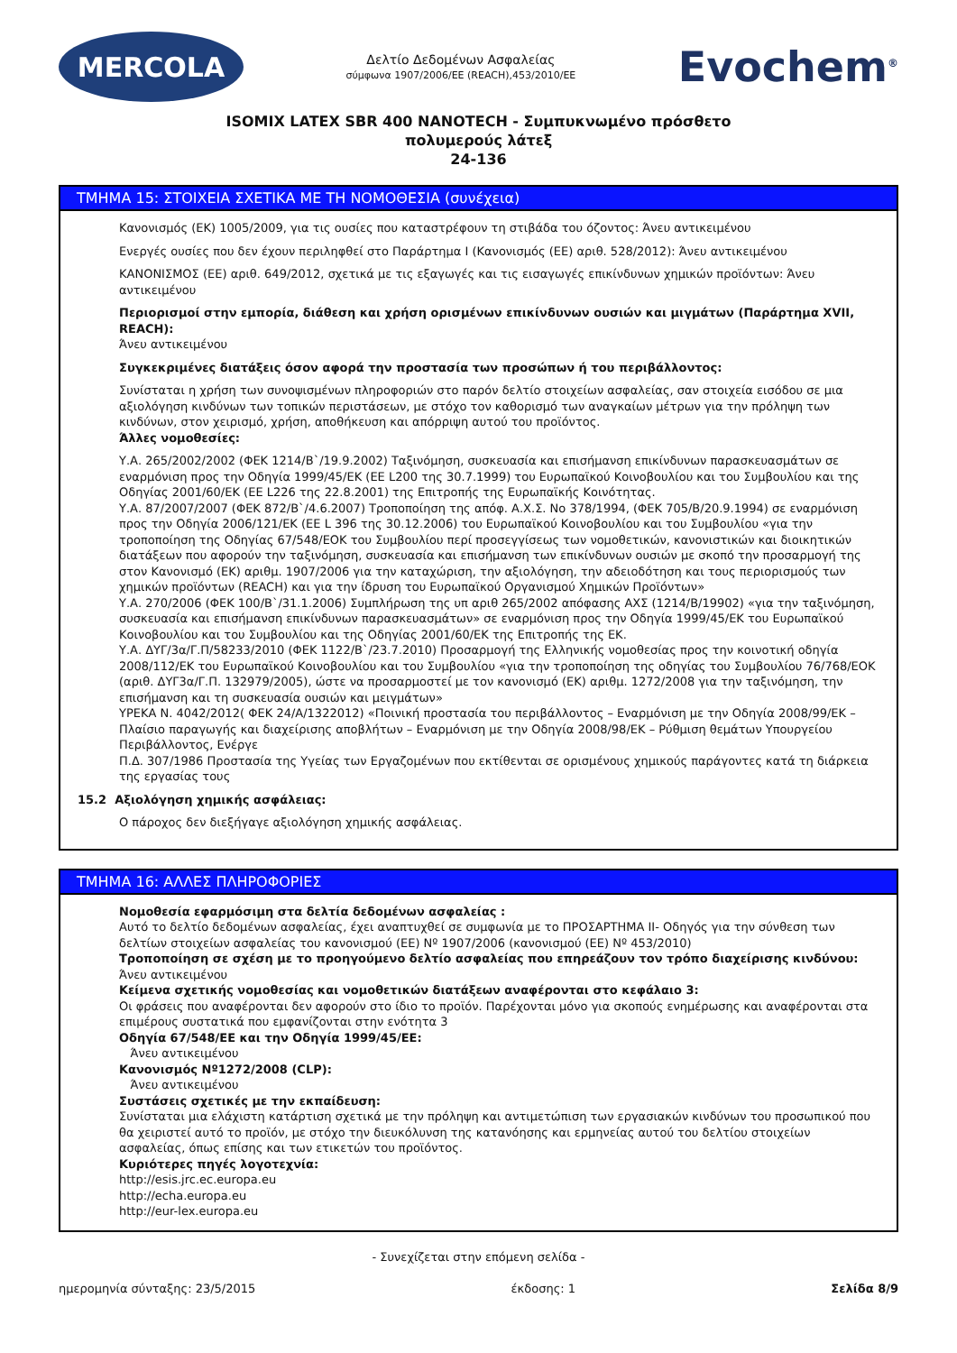MERCOLA
Δελτίο Δεδομένων Ασφαλείας
σύμφωνα 1907/2006/ΕΕ (REACH),453/2010/ΕΕ
Evochem<sup>®</sup>
ISOMIX LATEX SBR 400 NANOTECH - Συμπυκνωμένο πρόσθετο
πολυμερούς λάτεξ
24-136
ΤΜΗΜΑ 15: ΣΤΟΙΧΕΙΑ ΣΧΕΤΙΚΑ ΜΕ ΤΗ ΝΟΜΟΘΕΣΙΑ (συνέχεια)
Κανονισμός (ΕΚ) 1005/2009, για τις ουσίες που καταστρέφουν τη στιβάδα του όζοντος: Άνευ αντικειμένου
Ενεργές ουσίες που δεν έχουν περιληφθεί στο Παράρτημα I (Κανονισμός (ΕΕ) αριθ. 528/2012): Άνευ αντικειμένου
ΚΑΝΟΝΙΣΜΟΣ (ΕΕ) αριθ. 649/2012, σχετικά με τις εξαγωγές και τις εισαγωγές επικίνδυνων χημικών προϊόντων: Άνευ αντικειμένου
Περιορισμοί στην εμπορία, διάθεση και χρήση ορισμένων επικίνδυνων ουσιών και μιγμάτων (Παράρτημα XVII, REACH):
Άνευ αντικειμένου
Συγκεκριμένες διατάξεις όσον αφορά την προστασία των προσώπων ή του περιβάλλοντος:
Συνίσταται η χρήση των συνοψισμένων πληροφοριών στο παρόν δελτίο στοιχείων ασφαλείας, σαν στοιχεία εισόδου σε μια αξιολόγηση κινδύνων των τοπικών περιστάσεων, με στόχο τον καθορισμό των αναγκαίων μέτρων για την πρόληψη των κινδύνων, στον χειρισμό, χρήση, αποθήκευση και απόρριψη αυτού του προϊόντος.
Άλλες νομοθεσίες:
Υ.Α. 265/2002/2002 (ΦΕΚ 1214/Β`/19.9.2002) Ταξινόμηση, συσκευασία και επισήμανση επικίνδυνων παρασκευασμάτων σε εναρμόνιση προς την Οδηγία 1999/45/ΕΚ (ΕΕ L200 της 30.7.1999) του Ευρωπαϊκού Κοινοβουλίου και του Συμβουλίου και της Οδηγίας 2001/60/ΕΚ (ΕΕ L226 της 22.8.2001) της Επιτροπής της Ευρωπαϊκής Κοινότητας.
Υ.Α. 87/2007/2007 (ΦΕΚ 872/Β`/4.6.2007) Τροποποίηση της απόφ. Α.Χ.Σ. Νο 378/1994, (ΦΕΚ 705/Β/20.9.1994) σε εναρμόνιση προς την Οδηγία 2006/121/ΕΚ (ΕΕ L 396 της 30.12.2006) του Ευρωπαϊκού Κοινοβουλίου και του Συμβουλίου «για την τροποποίηση της Οδηγίας 67/548/ΕΟΚ του Συμβουλίου περί προσεγγίσεως των νομοθετικών, κανονιστικών και διοικητικών διατάξεων που αφορούν την ταξινόμηση, συσκευασία και επισήμανση των επικίνδυνων ουσιών με σκοπό την προσαρμογή της στον Κανονισμό (ΕΚ) αριθμ. 1907/2006 για την καταχώριση, την αξιολόγηση, την αδειοδότηση και τους περιορισμούς των χημικών προϊόντων (REACH) και για την ίδρυση του Ευρωπαϊκού Οργανισμού Χημικών Προϊόντων»
Υ.Α. 270/2006 (ΦΕΚ 100/Β`/31.1.2006) Συμπλήρωση της υπ αριθ 265/2002 απόφασης ΑΧΣ (1214/Β/19902) «για την ταξινόμηση, συσκευασία και επισήμανση επικίνδυνων παρασκευασμάτων» σε εναρμόνιση προς την Οδηγία 1999/45/ΕΚ του Ευρωπαϊκού Κοινοβουλίου και του Συμβουλίου και της Οδηγίας 2001/60/ΕΚ της Επιτροπής της ΕΚ.
Υ.Α. ΔΥΓ/3α/Γ.Π/58233/2010 (ΦΕΚ 1122/Β`/23.7.2010) Προσαρμογή της Ελληνικής νομοθεσίας προς την κοινοτική οδηγία 2008/112/ΕΚ του Ευρωπαϊκού Κοινοβουλίου και του Συμβουλίου «για την τροποποίηση της οδηγίας του Συμβουλίου 76/768/ΕΟΚ (αριθ. ΔΥΓ3α/Γ.Π. 132979/2005), ώστε να προσαρμοστεί με τον κανονισμό (ΕΚ) αριθμ. 1272/2008 για την ταξινόμηση, την επισήμανση και τη συσκευασία ουσιών και μειγμάτων»
ΥΡΕΚΑ Ν. 4042/2012( ΦΕΚ 24/Α/1322012) «Ποινική προστασία του περιβάλλοντος – Εναρμόνιση με την Οδηγία 2008/99/ΕΚ – Πλαίσιο παραγωγής και διαχείρισης αποβλήτων – Εναρμόνιση με την Οδηγία 2008/98/ΕΚ – Ρύθμιση θεμάτων Υπουργείου Περιβάλλοντος, Ενέργε
Π.Δ. 307/1986 Προστασία της Υγείας των Εργαζομένων που εκτίθενται σε ορισμένους χημικούς παράγοντες κατά τη διάρκεια της εργασίας τους
15.2 Αξιολόγηση χημικής ασφάλειας:
Ο πάροχος δεν διεξήγαγε αξιολόγηση χημικής ασφάλειας.
ΤΜΗΜΑ 16: ΑΛΛΕΣ ΠΛΗΡΟΦΟΡΙΕΣ
Νομοθεσία εφαρμόσιμη στα δελτία δεδομένων ασφαλείας :
Αυτό το δελτίο δεδομένων ασφαλείας, έχει αναπτυχθεί σε συμφωνία με το ΠΡΟΣΑΡΤΗΜΑ II- Οδηγός για την σύνθεση των δελτίων στοιχείων ασφαλείας του κανονισμού (ΕΕ) Nº 1907/2006 (κανονισμού (ΕΕ) Nº 453/2010)
Τροποποίηση σε σχέση με το προηγούμενο δελτίο ασφαλείας που επηρεάζουν τον τρόπο διαχείρισης κινδύνου:
Άνευ αντικειμένου
Κείμενα σχετικής νομοθεσίας και νομοθετικών διατάξεων αναφέρονται στο κεφάλαιο 3:
Οι φράσεις που αναφέρονται δεν αφορούν στο ίδιο το προϊόν. Παρέχονται μόνο για σκοπούς ενημέρωσης και αναφέρονται στα επιμέρους συστατικά που εμφανίζονται στην ενότητα 3
Οδηγία 67/548/ΕΕ και την Οδηγία 1999/45/ΕΕ:
Άνευ αντικειμένου
Κανονισμός Nº1272/2008 (CLP):
Άνευ αντικειμένου
Συστάσεις σχετικές με την εκπαίδευση:
Συνίσταται μια ελάχιστη κατάρτιση σχετικά με την πρόληψη και αντιμετώπιση των εργασιακών κινδύνων του προσωπικού που θα χειριστεί αυτό το προϊόν, με στόχο την διευκόλυνση της κατανόησης και ερμηνείας αυτού του δελτίου στοιχείων ασφαλείας, όπως επίσης και των ετικετών του προϊόντος.
Κυριότερες πηγές λογοτεχνία:
http://esis.jrc.ec.europa.eu
http://echa.europa.eu
http://eur-lex.europa.eu
- Συνεχίζεται στην επόμενη σελίδα -
ημερομηνία σύνταξης: 23/5/2015 έκδοσης: 1 Σελίδα 8/9